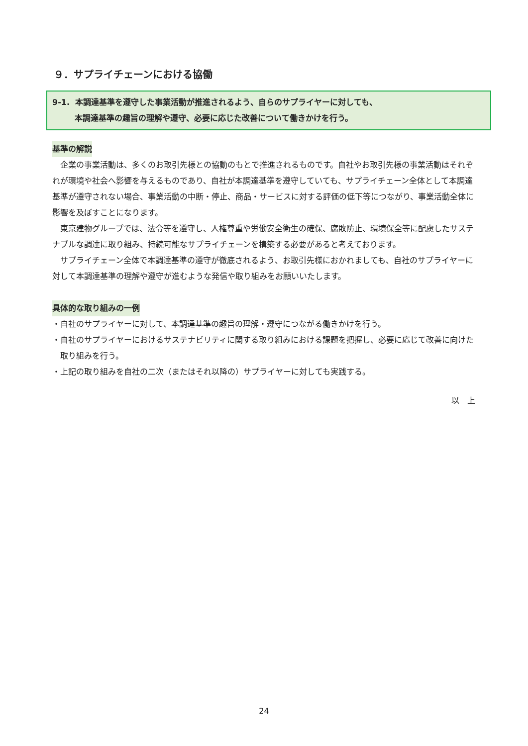９．サプライチェーンにおける協働
9-1. 本調達基準を遵守した事業活動が推進されるよう、自らのサプライヤーに対しても、
本調達基準の趣旨の理解や遵守、必要に応じた改善について働きかけを行う。
基準の解説
企業の事業活動は、多くのお取引先様との協動のもとで推進されるものです。自社やお取引先様の事業活動はそれぞれが環境や社会へ影響を与えるものであり、自社が本調達基準を遵守していても、サプライチェーン全体として本調達基準が遵守されない場合、事業活動の中断・停止、商品・サービスに対する評価の低下等につながり、事業活動全体に影響を及ぼすことになります。
東京建物グループでは、法令等を遵守し、人権尊重や労働安全衛生の確保、腐敗防止、環境保全等に配慮したサステナブルな調達に取り組み、持続可能なサプライチェーンを構築する必要があると考えております。
サプライチェーン全体で本調達基準の遵守が徹底されるよう、お取引先様におかれましても、自社のサプライヤーに対して本調達基準の理解や遵守が進むような発信や取り組みをお願いいたします。
具体的な取り組みの一例
・自社のサプライヤーに対して、本調達基準の趣旨の理解・遵守につながる働きかけを行う。
・自社のサプライヤーにおけるサステナビリティに関する取り組みにおける課題を把握し、必要に応じて改善に向けた取り組みを行う。
・上記の取り組みを自社の二次（またはそれ以降の）サプライヤーに対しても実践する。
以　上
24